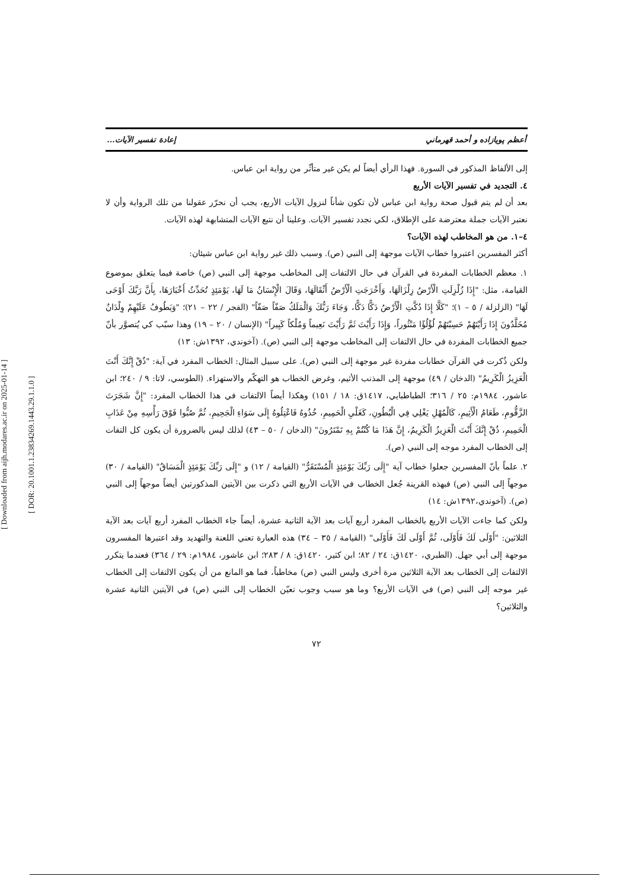[ Downloaded from aijh.modares.ac.ir on 2025-01-14 ]
[ DOR: 20.1001.1.23834269.1443.29.1.1.0 ]
أعظم پويازاده و أحمد قهرماني إعادة تفسير الآيات...
إلى الألفاظ المذكور في السورة. فهذا الرأي أيضاً لم يكن غير متأثّر من رواية ابن عباس.
٤. التجديد في تفسير الآيات الأربع
بعد أن لم يتم قبول صحة رواية ابن عباس لأن تكون شأناً لنزول الآيات الأربع، يجب أن نحرّر عقولنا من تلك الرواية وأن لا نعتبر الآيات جملة معترضة على الإطلاق، لكي نجدد تفسير الآيات. وعلينا أن نتبع الآيات المتشابهة لهذه الآيات.
٤–١. من هو المخاطب لهذه الآيات؟
أكثر المفسرين اعتبروا خطاب الآيات موجهة إلى النبي (ص). وسبب ذلك غير رواية ابن عباس شيئان:
١. معظم الخطابات المفردة في القرآن في حال الالتفات إلى المخاطب موجهة إلى النبي (ص) خاصة فيما يتعلق بموضوع القيامة، مثل: "إِذَا زُلْزِلَتِ الْأَرْضُ زِلْزَالَهَا، وَأَخْرَجَتِ الْأَرْضُ أَثْقَالَهَا، وَقَالَ الْإِنْسَانُ مَا لَهَا، يَوْمَئِذٍ تُحَدِّثُ أَخْبَارَهَا، بِأَنَّ رَبَّكَ أَوْحَى لَهَا" (الزلزلة / ٥ – ١)؛ "كَلَّا إِذَا دُكَّتِ الْأَرْضُ دَكًّا دَكًّا، وَجَاءَ رَبُّكَ وَالْمَلَكُ صَفّاً صَفّاً" (الفجر / ٢٢ – ٢١)؛ "وَيَطُوفُ عَلَيْهِمْ وِلْدَانٌ مُخَلَّدُونَ إِذَا رَأَيْتَهُمْ حَسِبْتَهُمْ لُؤْلُؤًا مَنْثُوراً، وَإِذَا رَأَيْتَ ثَمَّ رَأَيْتَ نَعِيماً وَمُلْكاً كَبِيراً" (الإنسان / ٢٠ – ١٩) وهذا سبّب كي يُتصوَّر بأنّ جميع الخطابات المفردة في حال الالتفات إلى المخاطب موجهة إلى النبي (ص). (آخوندي، ١٣٩٢ش: ١٣)
ولكن ذُكرت في القرآن خطابات مفردة غير موجهة إلى النبي (ص). على سبيل المثال: الخطاب المفرد في آية: "ذُقْ إِنَّكَ أَنْتَ الْعَزِيزُ الْكَرِيمُ" (الدخان / ٤٩) موجهة إلى المذنب الأثيم، وغرض الخطاب هو التهكّم والاستهزاء. (الطوسي، لاتا: ٩ / ٢٤٠؛ ابن عاشور، ١٩٨٤م: ٢٥ / ٣١٦؛ الطباطبايي، ١٤١٧ق: ١٨ / ١٥١) وهكذا أيضاً الالتفات في هذا الخطاب المفرد: "إِنَّ شَجَرَتَ الزَّقُّومِ، طَعَامُ الْأَثِيمِ، كَالْمُهْلِ يَغْلِي فِي الْبُطُونِ، كَغَلْيِ الْحَمِيمِ، خُذُوهُ فَاعْتِلُوهُ إِلَى سَوَاءِ الْجَحِيمِ، ثُمَّ صُبُّوا فَوْقَ رَأْسِهِ مِنْ عَذَابِ الْحَمِيمِ، ذُقْ إِنَّكَ أَنْتَ الْعَزِيزُ الْكَرِيمُ، إِنَّ هَذَا مَا كُنْتُمْ بِهِ تَمْتَرُونَ" (الدخان / ٥٠ – ٤٣) لذلك ليس بالضرورة أن يكون كل التفات إلى الخطاب المفرد موجه إلى النبي (ص).
٢. علماً بأنّ المفسرين جعلوا خطاب آية "إِلَى رَبِّكَ يَوْمَئِذٍ الْمُسْتَقَرُّ" (القيامة / ١٢) و "إِلَى رَبِّكَ يَوْمَئِذٍ الْمَسَاقُ" (القيامة / ٣٠) موجهاً إلى النبي (ص) فبهذه القرينة جُعل الخطاب في الآيات الأربع التي ذكرت بين الآيتين المذكورتين أيضاً موجهاً إلى النبي (ص). (آخوندي،١٣٩٢ش: ١٤)
ولكن كما جاءت الآيات الأربع بالخطاب المفرد أربع آيات بعد الآية الثانية عشرة، أيضاً جاء الخطاب المفرد أربع آيات بعد الآية الثلاثين: "أَوْلَى لَكَ فَأَوْلَى، ثُمَّ أَوْلَى لَكَ فَأَوْلَى" (القيامة / ٣٥ – ٣٤) هذه العبارة تعني اللعنة والتهديد وقد اعتبرها المفسرون موجهة إلى أبي جهل. (الطبري، ١٤٢٠ق: ٢٤ / ٨٢؛ ابن كثير، ١٤٢٠ق: ٨ / ٢٨٣؛ ابن عاشور، ١٩٨٤م: ٢٩ / ٣٦٤) فعندما يتكرر الالتفات إلى الخطاب بعد الآية الثلاثين مرة أخرى وليس النبي (ص) مخاطباً، فما هو المانع من أن يكون الالتفات إلى الخطاب غير موجه إلى النبي (ص) في الآيات الأربع؟ وما هو سبب وجوب تعيّن الخطاب إلى النبي (ص) في الآيتين الثانية عشرة والثلاثين؟
٧٢